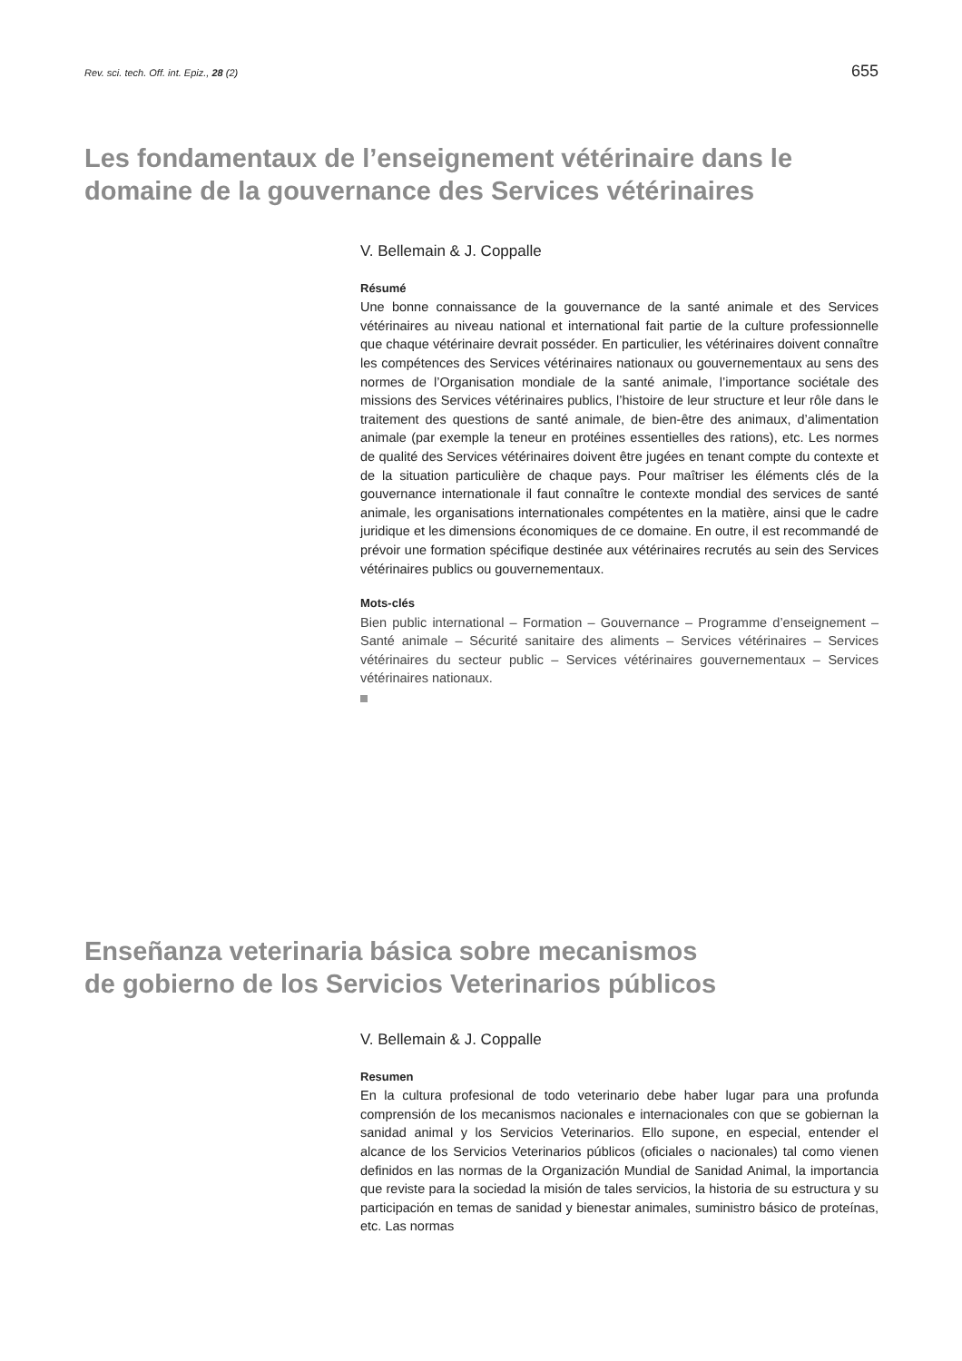Rev. sci. tech. Off. int. Epiz., 28 (2) 655
Les fondamentaux de l’enseignement vétérinaire dans le domaine de la gouvernance des Services vétérinaires
V. Bellemain & J. Coppalle
Résumé
Une bonne connaissance de la gouvernance de la santé animale et des Services vétérinaires au niveau national et international fait partie de la culture professionnelle que chaque vétérinaire devrait posséder. En particulier, les vétérinaires doivent connaître les compétences des Services vétérinaires nationaux ou gouvernementaux au sens des normes de l’Organisation mondiale de la santé animale, l’importance sociétale des missions des Services vétérinaires publics, l’histoire de leur structure et leur rôle dans le traitement des questions de santé animale, de bien-être des animaux, d’alimentation animale (par exemple la teneur en protéines essentielles des rations), etc. Les normes de qualité des Services vétérinaires doivent être jugées en tenant compte du contexte et de la situation particulière de chaque pays. Pour maîtriser les éléments clés de la gouvernance internationale il faut connaître le contexte mondial des services de santé animale, les organisations internationales compétentes en la matière, ainsi que le cadre juridique et les dimensions économiques de ce domaine. En outre, il est recommandé de prévoir une formation spécifique destinée aux vétérinaires recrutés au sein des Services vétérinaires publics ou gouvernementaux.
Mots-clés
Bien public international – Formation – Gouvernance – Programme d’enseignement – Santé animale – Sécurité sanitaire des aliments – Services vétérinaires – Services vétérinaires du secteur public – Services vétérinaires gouvernementaux – Services vétérinaires nationaux.
Enseñanza veterinaria básica sobre mecanismos
de gobierno de los Servicios Veterinarios públicos
V. Bellemain & J. Coppalle
Resumen
En la cultura profesional de todo veterinario debe haber lugar para una profunda comprensión de los mecanismos nacionales e internacionales con que se gobiernan la sanidad animal y los Servicios Veterinarios. Ello supone, en especial, entender el alcance de los Servicios Veterinarios públicos (oficiales o nacionales) tal como vienen definidos en las normas de la Organización Mundial de Sanidad Animal, la importancia que reviste para la sociedad la misión de tales servicios, la historia de su estructura y su participación en temas de sanidad y bienestar animales, suministro básico de proteínas, etc. Las normas